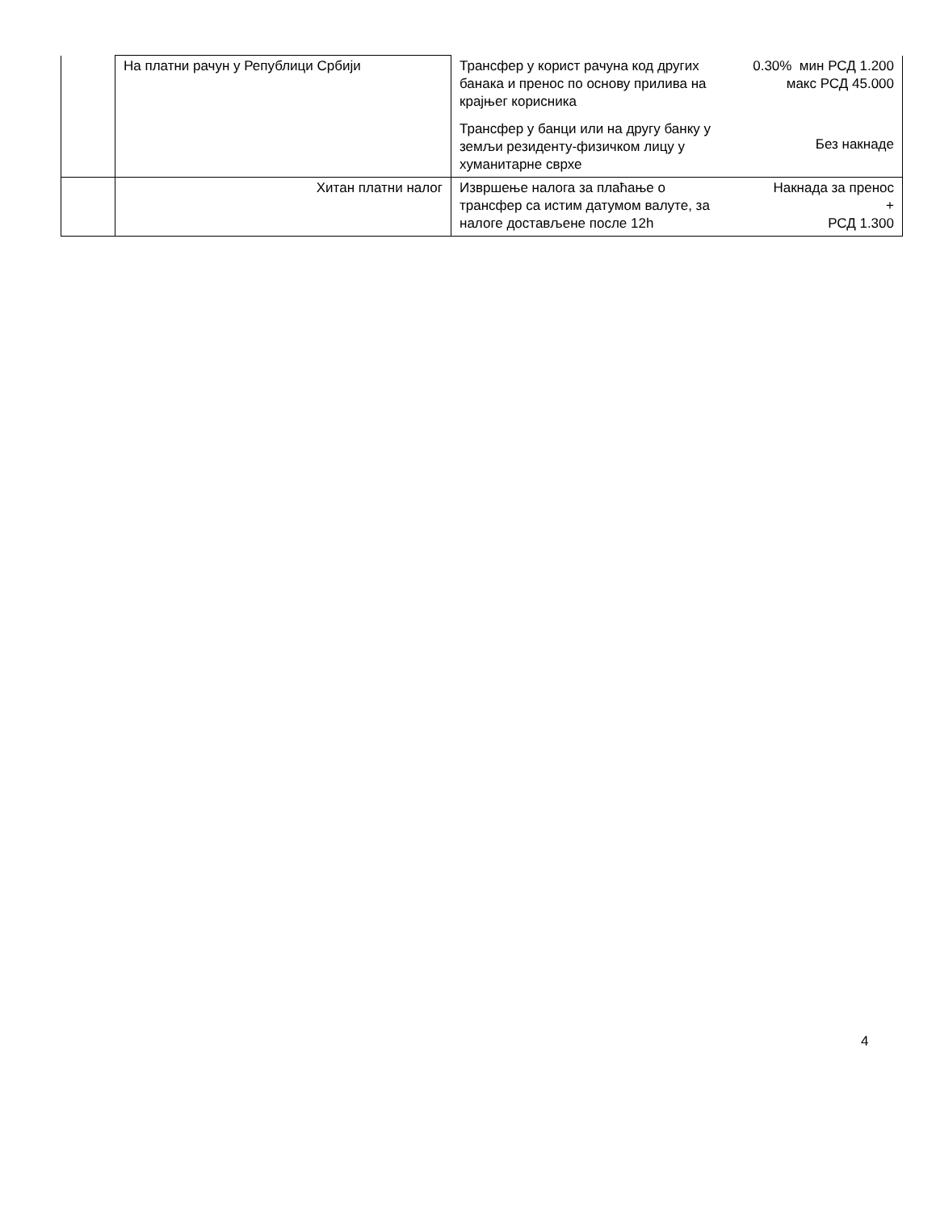| | На платни рачун у Републици Србији | Трансфер у корист рачуна код других банака и пренос по основу прилива на крајњег корисника | 0.30% мин РСД 1.200 макс РСД 45.000 |
| | | Трансфер у банци или на другу банку у земљи резиденту-физичком лицу у хуманитарне сврхе | Без накнаде |
| | Хитан платни налог | Извршење налога за плаћање о трансфер са истим датумом валуте, за налоге достављене после 12h | Накнада за пренос + РСД 1.300 |
4